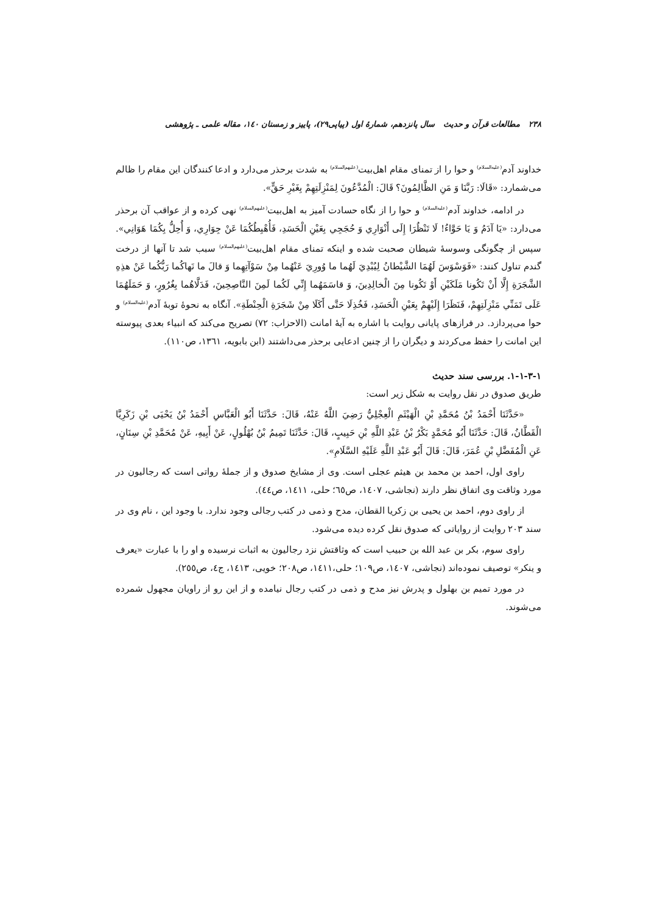۲۳۸ مطالعات قرآن و حدیث سال پانزدهم، شمارهٔ اول (پیاپی۲۹)، پاییز و زمستان ۱٤۰، مقاله علمی ـ پژوهشی
خداوند آدم<sup>(علیه‌السلام)</sup> و حوا را از تمنای مقام اهل‌بیت<sup>(علیهم‌السلام)</sup> به شدت برحذر می‌دارد و ادعا کنندگان این مقام را ظالم می‌شمارد: «قَالَا: رَبَّنَا وَ مَنِ الظَّالِمُونَ؟ قَالَ: الْمُدَّعُونَ لِمَنْزِلَتِهِمْ بِغَيْرِ حَقٍّ».
در ادامه، خداوند آدم<sup>(علیه‌السلام)</sup> و حوا را از نگاه حسادت آمیز به اهل‌بیت<sup>(علیهم‌السلام)</sup> نهی کرده و از عواقب آن برحذر می‌دارد: «يَا آدَمُ وَ يَا حَوَّاءُ! لَا تَنْظُرَا إِلَى أَنْوَارِي وَ حُجَجِي بِعَيْنِ الْحَسَدِ، فَأُهْبِطُكُمَا عَنْ جِوَارِي، وَ أُحِلُّ بِكُمَا هَوَانِي». سپس از چگونگی وسوسهٔ شیطان صحبت شده و اینکه تمنای مقام اهل‌بیت<sup>(علیهم‌السلام)</sup> سبب شد تا آنها از درخت گندم تناول کنند: «فَوَسْوَسَ لَهُمَا الشَّيْطانُ لِيُبْدِيَ لَهُما ما وُورِيَ عَنْهُما مِنْ سَوْآتِهِما وَ قالَ ما نَهاكُما رَبُّكُما عَنْ هذِهِ الشَّجَرَةِ إِلَّا أَنْ تَكُونا مَلَكَيْنِ أَوْ تَكُونا مِنَ الْخالِدِينَ، وَ قاسَمَهُما إِنِّي لَكُما لَمِنَ النَّاصِحِينَ، فَدَلَّاهُما بِغُرُورٍ، وَ حَمَلَهُمَا عَلَى تَمَنِّي مَنْزِلَتِهِمْ، فَنَظَرَا إِلَيْهِمْ بِعَيْنِ الْحَسَدِ، فَخُذِلَا حَتَّى أَكَلَا مِنْ شَجَرَةِ الْحِنْطَةِ». آنگاه به نحوهٔ توبهٔ آدم<sup>(علیه‌السلام)</sup> و حوا می‌پردازد. در فرازهای پایانی روایت با اشاره به آیهٔ امانت (الاحزاب: ۷۲) تصریح می‌کند که انبیاء بعدی پیوسته این امانت را حفظ می‌کردند و دیگران را از چنین ادعایی برحذر می‌داشتند (ابن بابویه، ۱۳٦۱، ص۱۱۰).
۱-۱-۳-۱. بررسی سند حدیث
طریق صدوق در نقل روایت به شکل زیر است:
«حَدَّثَنَا أَحْمَدُ بْنُ مُحَمَّدِ بْنِ الْهَيْثَمِ الْعِجْلِيُّ رَضِيَ اللَّهُ عَنْهُ، قَالَ: حَدَّثَنَا أَبُو الْعَبَّاسِ أَحْمَدُ بْنُ يَحْيَى بْنِ زَكَرِيَّا الْقَطَّانُ، قَالَ: حَدَّثَنَا أَبُو مُحَمَّدٍ بَكْرُ بْنُ عَبْدِ اللَّهِ بْنِ حَبِيبٍ، قَالَ: حَدَّثَنَا تَمِيمُ بْنُ بُهْلُولٍ، عَنْ أَبِيهِ، عَنْ مُحَمَّدِ بْنِ سِنَانٍ، عَنِ الْمُفَضَّلِ بْنِ عُمَرَ، قَالَ: قَالَ أَبُو عَبْدِ اللَّهِ عَلَيْهِ السَّلَامِ».
راوی اول، احمد بن محمد بن هیثم عجلی است. وی از مشایخ صدوق و از جملهٔ رواتی است که رجالیون در مورد وثاقت وی اتفاق نظر دارند (نجاشی، ۱٤۰۷، ص٦٥؛ حلی، ۱٤۱۱، ص٤٤).
از راوی دوم، احمد بن یحیی بن زکریا القطان، مدح و ذمی در کتب رجالی وجود ندارد. با وجود این ، نام وی در سند ۲۰۳ روایت از روایاتی که صدوق نقل کرده دیده می‌شود.
راوی سوم، بکر بن عبد الله بن حبیب است که وثاقتش نزد رجالیون به اثبات نرسیده و او را با عبارت «یعرف و ینکر» توصیف نموده‌اند (نجاشی، ۱٤۰۷، ص۱۰۹؛ حلی،۱٤۱۱، ص۲۰۸؛ خویی، ۱٤۱۳، ج٤، ص۲٥٥).
در مورد تمیم بن بهلول و پدرش نیز مدح و ذمی در کتب رجال نیامده و از این رو از راویان مجهول شمرده می‌شوند.